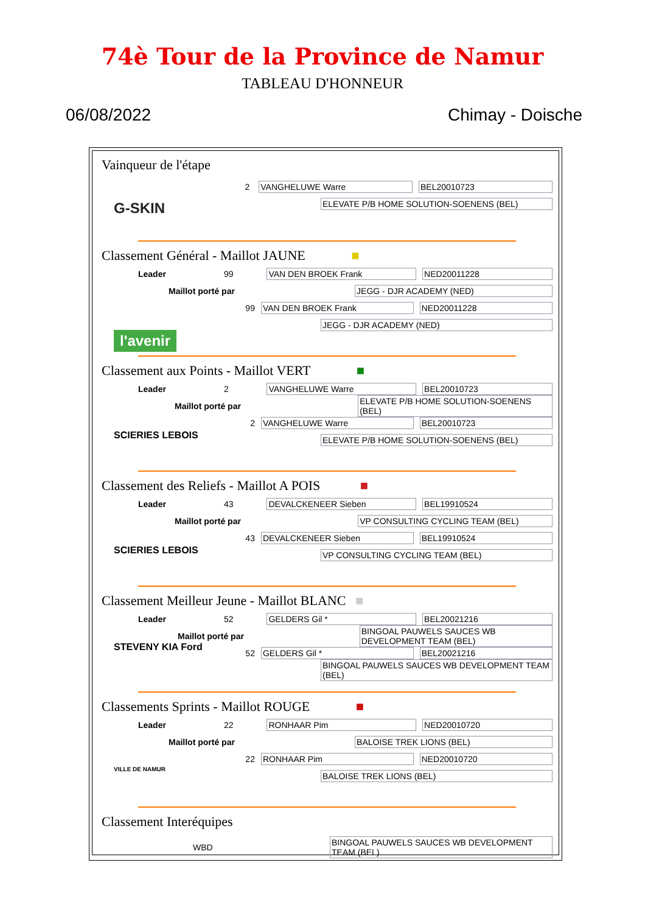74è Tour de la Province de Namur
TABLEAU D'HONNEUR
06/08/2022 Chimay - Doische
Vainqueur de l'étape
2 VANGHELUWE Warre BEL20010723
G-SKIN
ELEVATE P/B HOME SOLUTION-SOENENS (BEL)
Classement Général - Maillot JAUNE ■
Leader 99 VAN DEN BROEK Frank NED20011228
Maillot porté par JEGG - DJR ACADEMY (NED)
99 VAN DEN BROEK Frank NED20011228
l'avenir
JEGG - DJR ACADEMY (NED)
Classement aux Points - Maillot VERT ■
Leader 2 VANGHELUWE Warre BEL20010723
Maillot porté par ELEVATE P/B HOME SOLUTION-SOENENS (BEL)
2 VANGHELUWE Warre BEL20010723
SCIERIES LEBOIS
ELEVATE P/B HOME SOLUTION-SOENENS (BEL)
Classement des Reliefs - Maillot A POIS ■
Leader 43 DEVALCKENEER Sieben BEL19910524
Maillot porté par VP CONSULTING CYCLING TEAM (BEL)
43 DEVALCKENEER Sieben BEL19910524
SCIERIES LEBOIS
VP CONSULTING CYCLING TEAM (BEL)
Classement Meilleur Jeune - Maillot BLANC ■
Leader 52 GELDERS Gil * BEL20021216
Maillot porté par BINGOAL PAUWELS SAUCES WB DEVELOPMENT TEAM (BEL)
52 GELDERS Gil * BEL20021216
STEVENY KIA Ford
BINGOAL PAUWELS SAUCES WB DEVELOPMENT TEAM (BEL)
Classements Sprints - Maillot ROUGE ■
Leader 22 RONHAAR Pim NED20010720
Maillot porté par BALOISE TREK LIONS (BEL)
22 RONHAAR Pim NED20010720
VILLE DE NAMUR
BALOISE TREK LIONS (BEL)
Classement Interéquipes
WBD BINGOAL PAUWELS SAUCES WB DEVELOPMENT TEAM (BEL)